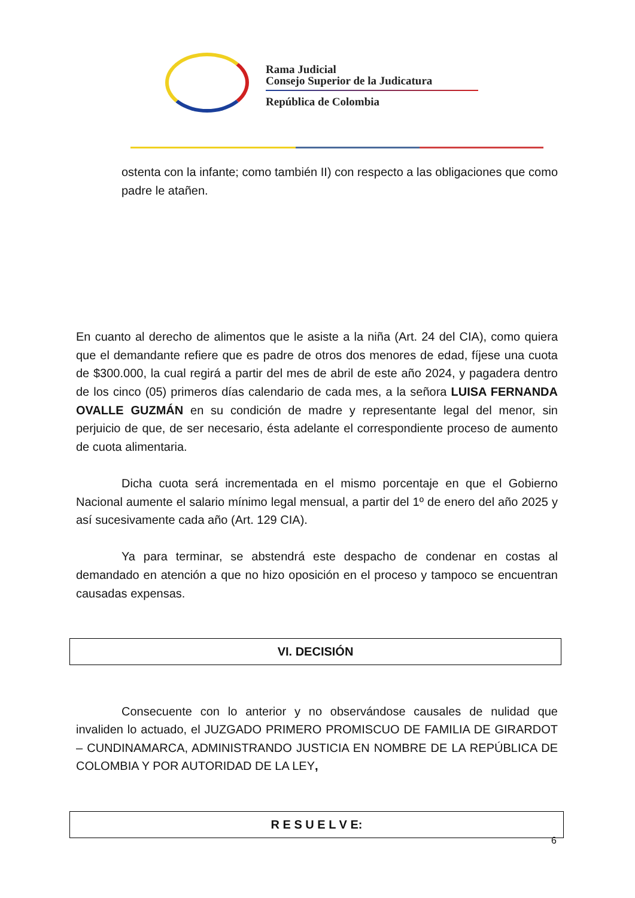Rama Judicial
Consejo Superior de la Judicatura
República de Colombia
ostenta con la infante; como también II) con respecto a las obligaciones que como padre le atañen.
En cuanto al derecho de alimentos que le asiste a la niña (Art. 24 del CIA), como quiera que el demandante refiere que es padre de otros dos menores de edad, fíjese una cuota de $300.000, la cual regirá a partir del mes de abril de este año 2024, y pagadera dentro de los cinco (05) primeros días calendario de cada mes, a la señora LUISA FERNANDA OVALLE GUZMÁN en su condición de madre y representante legal del menor, sin perjuicio de que, de ser necesario, ésta adelante el correspondiente proceso de aumento de cuota alimentaria.
Dicha cuota será incrementada en el mismo porcentaje en que el Gobierno Nacional aumente el salario mínimo legal mensual, a partir del 1º de enero del año 2025 y así sucesivamente cada año (Art. 129 CIA).
Ya para terminar, se abstendrá este despacho de condenar en costas al demandado en atención a que no hizo oposición en el proceso y tampoco se encuentran causadas expensas.
VI. DECISIÓN
Consecuente con lo anterior y no observándose causales de nulidad que invaliden lo actuado, el JUZGADO PRIMERO PROMISCUO DE FAMILIA DE GIRARDOT – CUNDINAMARCA, ADMINISTRANDO JUSTICIA EN NOMBRE DE LA REPÚBLICA DE COLOMBIA Y POR AUTORIDAD DE LA LEY,
R E S U E L V E:
6